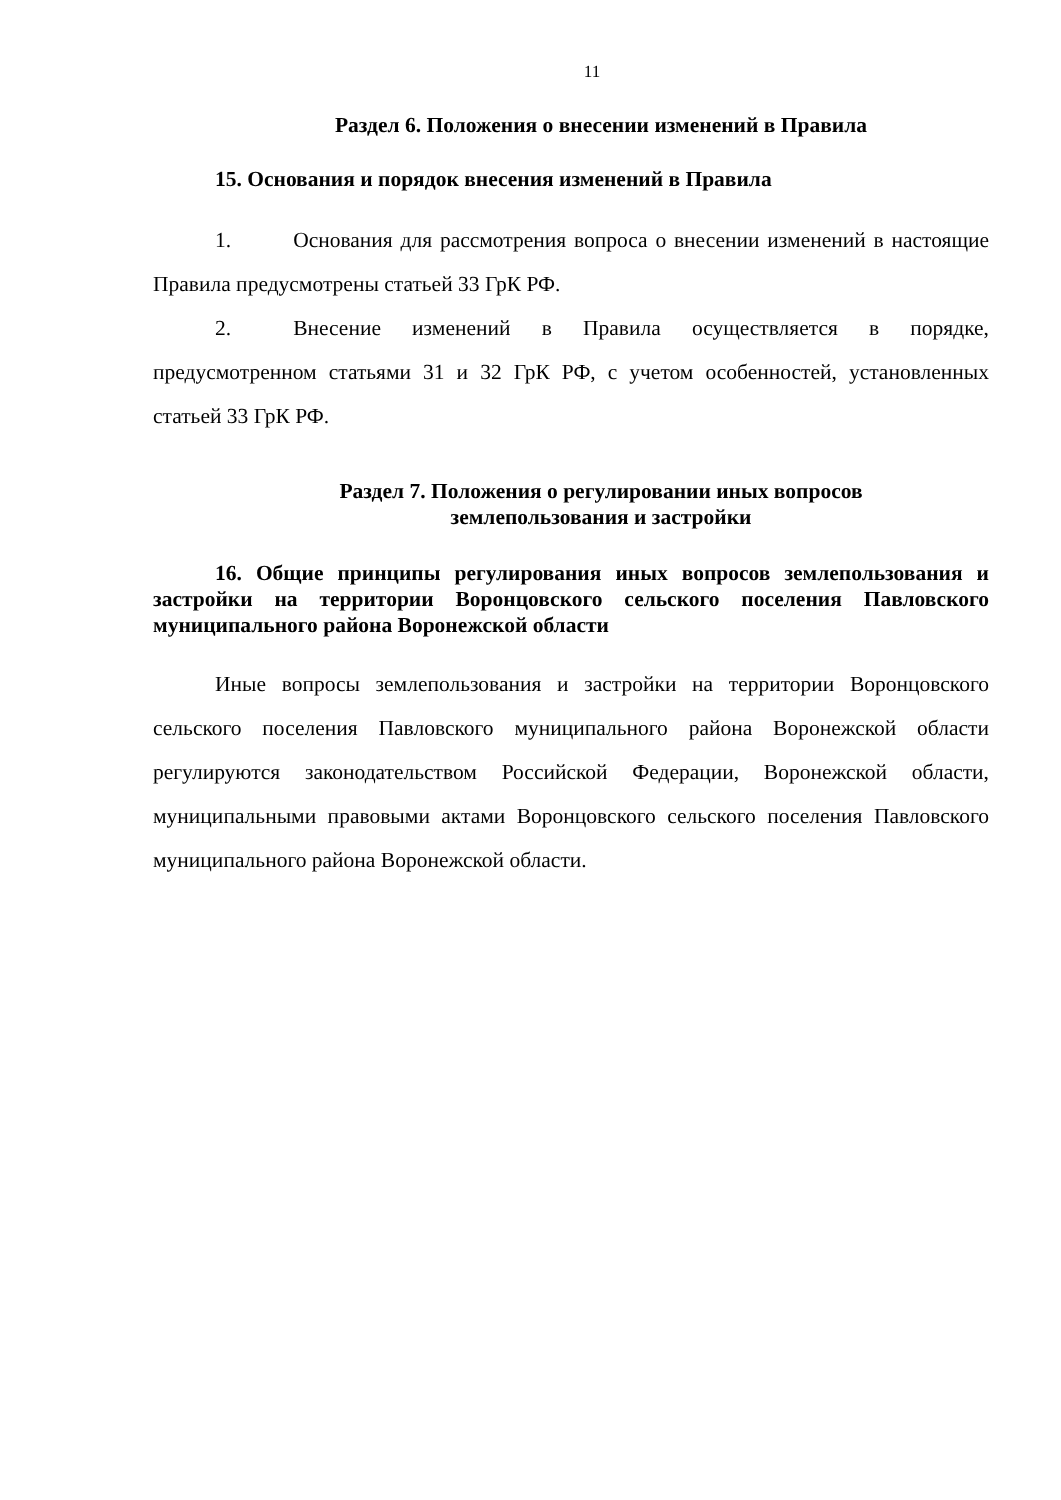11
Раздел 6. Положения о внесении изменений в Правила
15. Основания и порядок внесения изменений в Правила
1. Основания для рассмотрения вопроса о внесении изменений в настоящие Правила предусмотрены статьей 33 ГрК РФ.
2. Внесение изменений в Правила осуществляется в порядке, предусмотренном статьями 31 и 32 ГрК РФ, с учетом особенностей, установленных статьей 33 ГрК РФ.
Раздел 7. Положения о регулировании иных вопросов
землепользования и застройки
16. Общие принципы регулирования иных вопросов землепользования и застройки на территории Воронцовского сельского поселения Павловского муниципального района Воронежской области
Иные вопросы землепользования и застройки на территории Воронцовского сельского поселения Павловского муниципального района Воронежской области регулируются законодательством Российской Федерации, Воронежской области, муниципальными правовыми актами Воронцовского сельского поселения Павловского муниципального района Воронежской области.